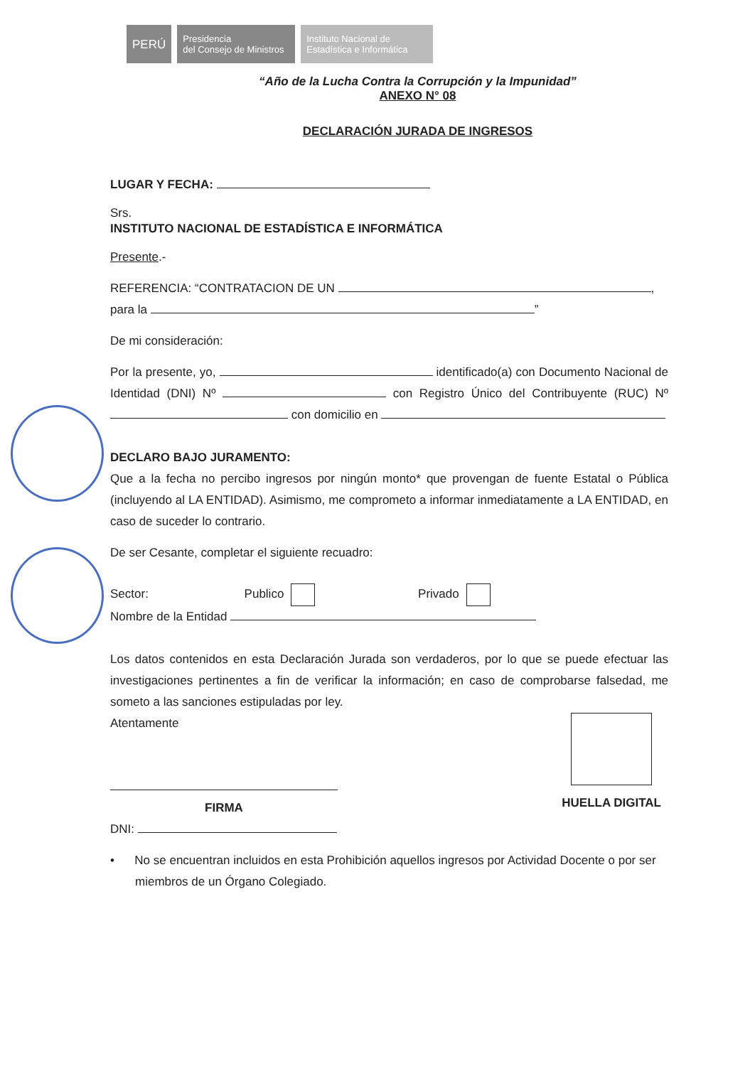PERÚ
Presidencia
del Consejo de Ministros
Instituto Nacional de
Estadística e Informática
“Año de la Lucha Contra la Corrupción y la Impunidad”
ANEXO N° 08
DECLARACIÓN JURADA DE INGRESOS
LUGAR Y FECHA:
Srs.
INSTITUTO NACIONAL DE ESTADÍSTICA E INFORMÁTICA
Presente.-
REFERENCIA: “CONTRATACION DE UN ,
para la ”
De mi consideración:
Por la presente, yo, identificado(a) con Documento Nacional de Identidad (DNI) Nº con Registro Único del Contribuyente (RUC) Nº con domicilio en
DECLARO BAJO JURAMENTO:
Que a la fecha no percibo ingresos por ningún monto* que provengan de fuente Estatal o Pública (incluyendo al LA ENTIDAD). Asimismo, me comprometo a informar inmediatamente a LA ENTIDAD, en caso de suceder lo contrario.
De ser Cesante, completar el siguiente recuadro:
Sector: Publico Privado
Nombre de la Entidad
Los datos contenidos en esta Declaración Jurada son verdaderos, por lo que se puede efectuar las investigaciones pertinentes a fin de verificar la información; en caso de comprobarse falsedad, me someto a las sanciones estipuladas por ley.
Atentamente
FIRMA
DNI:
HUELLA DIGITAL
• No se encuentran incluidos en esta Prohibición aquellos ingresos por Actividad Docente o por ser miembros de un Órgano Colegiado.